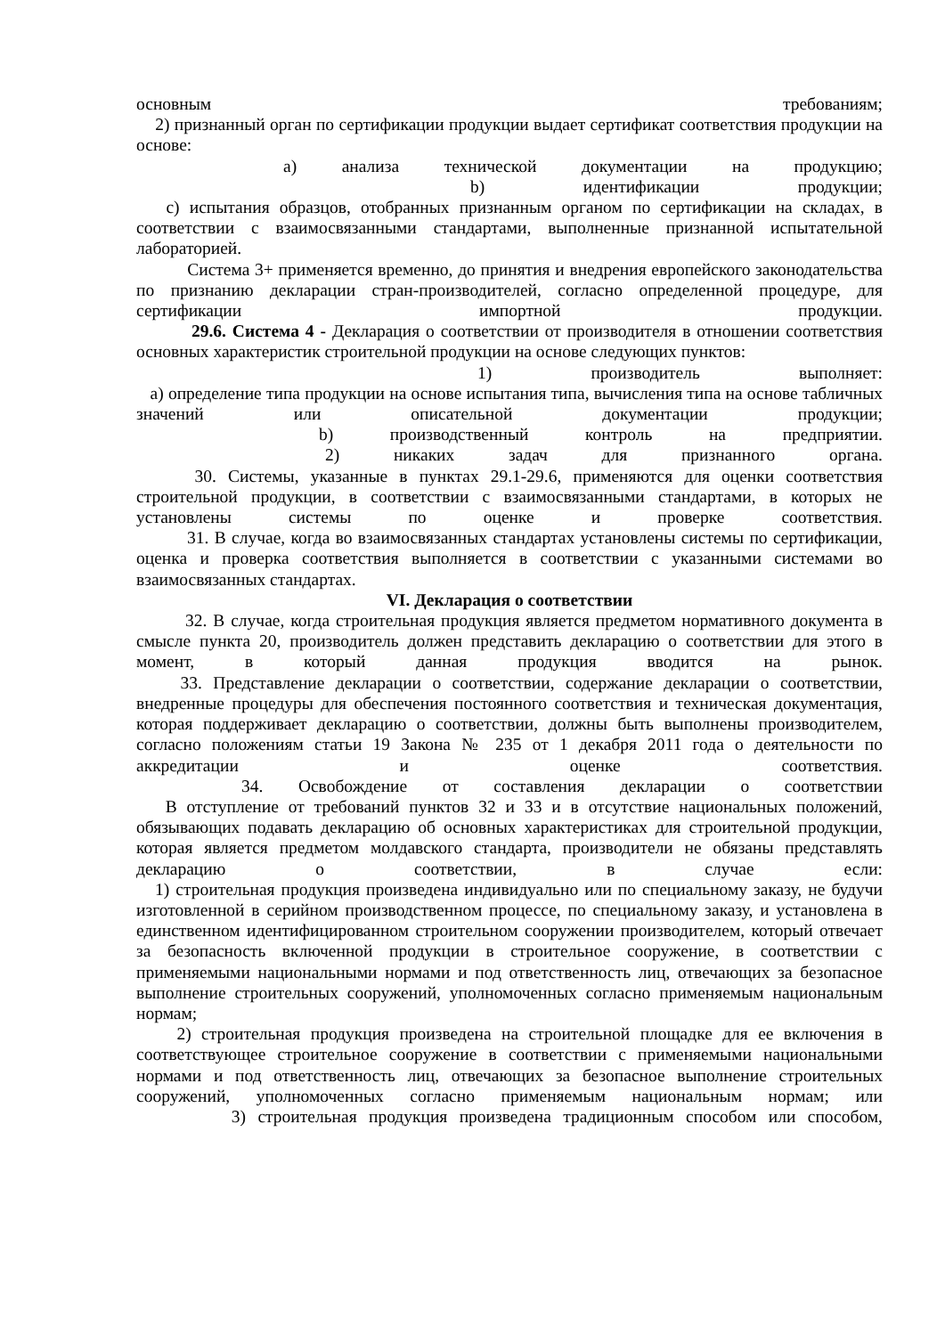основным требованиям;
2) признанный орган по сертификации продукции выдает сертификат соответствия продукции на основе:
а) анализа технической документации на продукцию;
b) идентификации продукции;
с) испытания образцов, отобранных признанным органом по сертификации на складах, в соответствии с взаимосвязанными стандартами, выполненные признанной испытательной лабораторией.
Система 3+ применяется временно, до принятия и внедрения европейского законодательства по признанию декларации стран-производителей, согласно определенной процедуре, для сертификации импортной продукции.
29.6. Система 4 - Декларация о соответствии от производителя в отношении соответствия основных характеристик строительной продукции на основе следующих пунктов:
1) производитель выполняет:
а) определение типа продукции на основе испытания типа, вычисления типа на основе табличных значений или описательной документации продукции;
b) производственный контроль на предприятии.
2) никаких задач для признанного органа.
30. Системы, указанные в пунктах 29.1-29.6, применяются для оценки соответствия строительной продукции, в соответствии с взаимосвязанными стандартами, в которых не установлены системы по оценке и проверке соответствия.
31. В случае, когда во взаимосвязанных стандартах установлены системы по сертификации, оценка и проверка соответствия выполняется в соответствии с указанными системами во взаимосвязанных стандартах.
VI. Декларация о соответствии
32. В случае, когда строительная продукция является предметом нормативного документа в смысле пункта 20, производитель должен представить декларацию о соответствии для этого в момент, в который данная продукция вводится на рынок.
33. Представление декларации о соответствии, содержание декларации о соответствии, внедренные процедуры для обеспечения постоянного соответствия и техническая документация, которая поддерживает декларацию о соответствии, должны быть выполнены производителем, согласно положениям статьи 19 Закона № 235 от 1 декабря 2011 года о деятельности по аккредитации и оценке соответствия.
34. Освобождение от составления декларации о соответствии
В отступление от требований пунктов 32 и 33 и в отсутствие национальных положений, обязывающих подавать декларацию об основных характеристиках для строительной продукции, которая является предметом молдавского стандарта, производители не обязаны представлять декларацию о соответствии, в случае если:
1) строительная продукция произведена индивидуально или по специальному заказу, не будучи изготовленной в серийном производственном процессе, по специальному заказу, и установлена в единственном идентифицированном строительном сооружении производителем, который отвечает за безопасность включенной продукции в строительное сооружение, в соответствии с применяемыми национальными нормами и под ответственность лиц, отвечающих за безопасное выполнение строительных сооружений, уполномоченных согласно применяемым национальным нормам;
2) строительная продукция произведена на строительной площадке для ее включения в соответствующее строительное сооружение в соответствии с применяемыми национальными нормами и под ответственность лиц, отвечающих за безопасное выполнение строительных сооружений, уполномоченных согласно применяемым национальным нормам; или
3) строительная продукция произведена традиционным способом или способом,